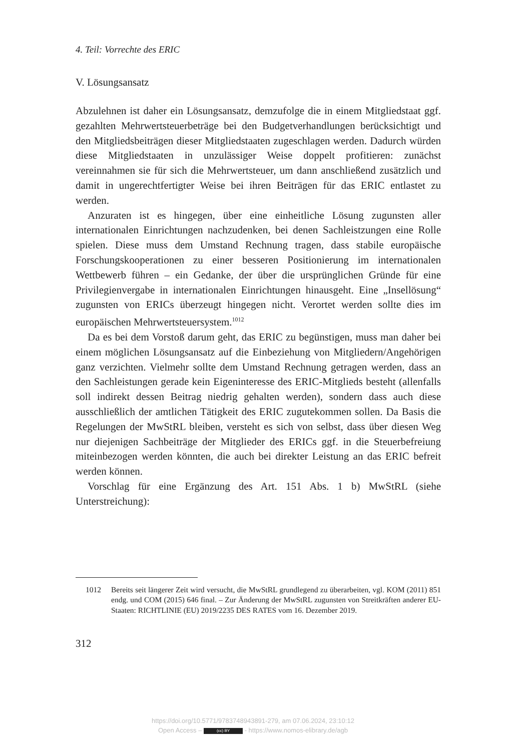4. Teil: Vorrechte des ERIC
V. Lösungsansatz
Abzulehnen ist daher ein Lösungsansatz, demzufolge die in einem Mitgliedstaat ggf. gezahlten Mehrwertsteuerbeträge bei den Budgetverhandlungen berücksichtigt und den Mitgliedsbeiträgen dieser Mitgliedstaaten zugeschlagen werden. Dadurch würden diese Mitgliedstaaten in unzulässiger Weise doppelt profitieren: zunächst vereinnahmen sie für sich die Mehrwertsteuer, um dann anschließend zusätzlich und damit in ungerechtfertigter Weise bei ihren Beiträgen für das ERIC entlastet zu werden.
Anzuraten ist es hingegen, über eine einheitliche Lösung zugunsten aller internationalen Einrichtungen nachzudenken, bei denen Sachleistzungen eine Rolle spielen. Diese muss dem Umstand Rechnung tragen, dass stabile europäische Forschungskooperationen zu einer besseren Positionierung im internationalen Wettbewerb führen – ein Gedanke, der über die ursprünglichen Gründe für eine Privilegienvergabe in internationalen Einrichtungen hinausgeht. Eine „Insellösung“ zugunsten von ERICs überzeugt hingegen nicht. Verortet werden sollte dies im europäischen Mehrwertsteuersystem.<sup>1012</sup>
Da es bei dem Vorstoß darum geht, das ERIC zu begünstigen, muss man daher bei einem möglichen Lösungsansatz auf die Einbeziehung von Mitgliedern/Angehörigen ganz verzichten. Vielmehr sollte dem Umstand Rechnung getragen werden, dass an den Sachleistungen gerade kein Eigeninteresse des ERIC-Mitglieds besteht (allenfalls soll indirekt dessen Beitrag niedrig gehalten werden), sondern dass auch diese ausschließlich der amtlichen Tätigkeit des ERIC zugutekommen sollen. Da Basis die Regelungen der MwStRL bleiben, versteht es sich von selbst, dass über diesen Weg nur diejenigen Sachbeiträge der Mitglieder des ERICs ggf. in die Steuerbefreiung miteinbezogen werden könnten, die auch bei direkter Leistung an das ERIC befreit werden können.
Vorschlag für eine Ergänzung des Art. 151 Abs. 1 b) MwStRL (siehe Unterstreichung):
1012 Bereits seit längerer Zeit wird versucht, die MwStRL grundlegend zu überarbeiten, vgl. KOM (2011) 851 endg. und COM (2015) 646 final. – Zur Änderung der MwStRL zugunsten von Streitkräften anderer EU-Staaten: RICHTLINIE (EU) 2019/2235 DES RATES vom 16. Dezember 2019.
312
https://doi.org/10.5771/9783748943891-279, am 07.06.2024, 23:10:12
Open Access – (cc) BY - https://www.nomos-elibrary.de/agb